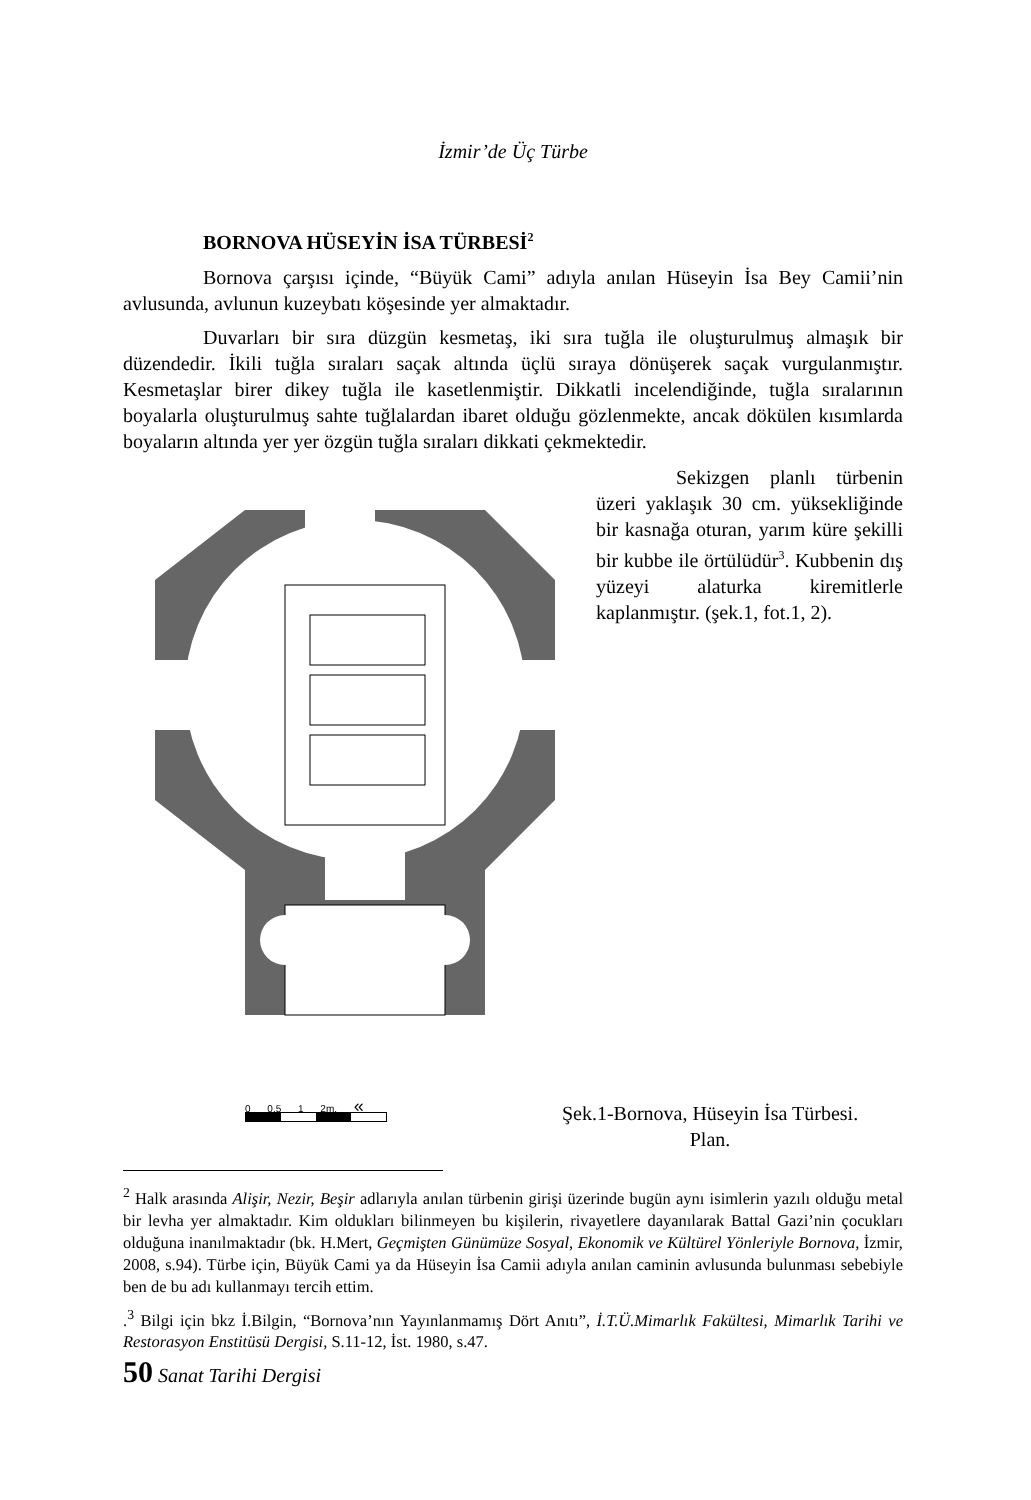İzmir’de Üç Türbe
BORNOVA HÜSEYİN İSA TÜRBESİ<sup>2</sup>
Bornova çarşısı içinde, “Büyük Cami” adıyla anılan Hüseyin İsa Bey Camii’nin avlusunda, avlunun kuzeybatı köşesinde yer almaktadır.
Duvarları bir sıra düzgün kesmetaş, iki sıra tuğla ile oluşturulmuş almaşık bir düzendedir. İkili tuğla sıraları saçak altında üçlü sıraya dönüşerek saçak vurgulanmıştır. Kesmetaşlar birer dikey tuğla ile kasetlenmiştir. Dikkatli incelendiğinde, tuğla sıralarının boyalarla oluşturulmuş sahte tuğlalardan ibaret olduğu gözlenmekte, ancak dökülen kısımlarda boyaların altında yer yer özgün tuğla sıraları dikkati çekmektedir.
Sekizgen planlı türbenin üzeri yaklaşık 30 cm. yüksekliğinde bir kasnağa oturan, yarım küre şekilli bir kubbe ile örtülüdür<sup>3</sup>. Kubbenin dış yüzeyi alaturka kiremitlerle kaplanmıştır. (şek.1, fot.1, 2).
0 0.5 1 2m. «
Şek.1-Bornova, Hüseyin İsa Türbesi.
Plan.
<sup>2</sup> Halk arasında Alişir, Nezir, Beşir adlarıyla anılan türbenin girişi üzerinde bugün aynı isimlerin yazılı olduğu metal bir levha yer almaktadır. Kim oldukları bilinmeyen bu kişilerin, rivayetlere dayanılarak Battal Gazi’nin çocukları olduğuna inanılmaktadır (bk. H.Mert, Geçmişten Günümüze Sosyal, Ekonomik ve Kültürel Yönleriyle Bornova, İzmir, 2008, s.94). Türbe için, Büyük Cami ya da Hüseyin İsa Camii adıyla anılan caminin avlusunda bulunması sebebiyle ben de bu adı kullanmayı tercih ettim.
.<sup>3</sup> Bilgi için bkz İ.Bilgin, “Bornova’nın Yayınlanmamış Dört Anıtı”, İ.T.Ü.Mimarlık Fakültesi, Mimarlık Tarihi ve Restorasyon Enstitüsü Dergisi, S.11-12, İst. 1980, s.47.
50 Sanat Tarihi Dergisi